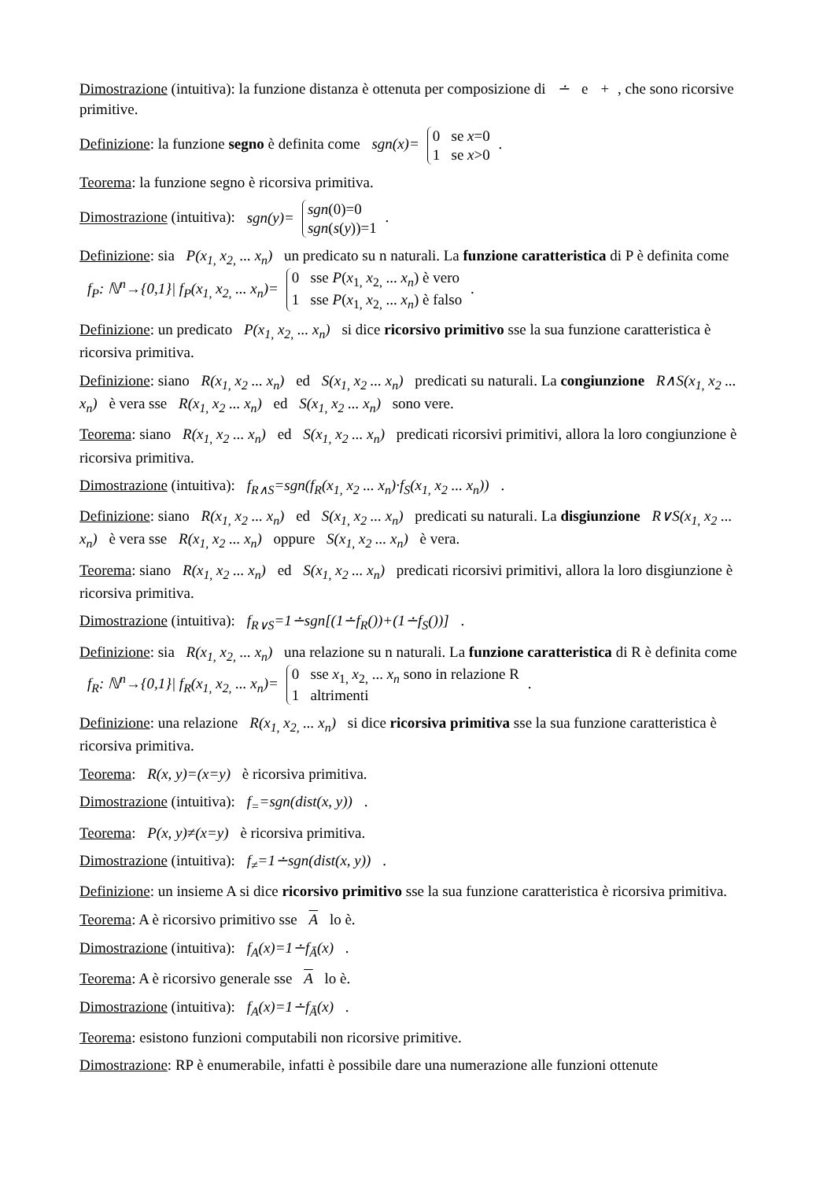Dimostrazione (intuitiva): la funzione distanza è ottenuta per composizione di ∸ e +, che sono ricorsive primitive.
Definizione: la funzione segno è definita come sgn(x)= 0 se x=0
1 se x>0 .
Teorema: la funzione segno è ricorsiva primitiva.
Dimostrazione (intuitiva): sgn(y)= sgn(0)=0
sgn(s(y))=1 .
Definizione: sia P(x<sub>1,</sub> x<sub>2,</sub> ... x<sub>n</sub>) un predicato su n naturali. La funzione caratteristica di P è definita come f<sub>P</sub>: ℕ<sup>n</sup>→{0,1}| f<sub>P</sub>(x<sub>1,</sub> x<sub>2,</sub> ... x<sub>n</sub>)= 0 sse P(x<sub>1,</sub> x<sub>2,</sub> ... x<sub>n</sub>) è vero
1 sse P(x<sub>1,</sub> x<sub>2,</sub> ... x<sub>n</sub>) è falso .
Definizione: un predicato P(x<sub>1,</sub> x<sub>2,</sub> ... x<sub>n</sub>) si dice ricorsivo primitivo sse la sua funzione caratteristica è ricorsiva primitiva.
Definizione: siano R(x<sub>1,</sub> x<sub>2</sub> ... x<sub>n</sub>) ed S(x<sub>1,</sub> x<sub>2</sub> ... x<sub>n</sub>) predicati su naturali. La congiunzione R∧S(x<sub>1,</sub> x<sub>2</sub> ... x<sub>n</sub>) è vera sse R(x<sub>1,</sub> x<sub>2</sub> ... x<sub>n</sub>) ed S(x<sub>1,</sub> x<sub>2</sub> ... x<sub>n</sub>) sono vere.
Teorema: siano R(x<sub>1,</sub> x<sub>2</sub> ... x<sub>n</sub>) ed S(x<sub>1,</sub> x<sub>2</sub> ... x<sub>n</sub>) predicati ricorsivi primitivi, allora la loro congiunzione è ricorsiva primitiva.
Dimostrazione (intuitiva): f<sub>R∧S</sub>=sgn(f<sub>R</sub>(x<sub>1,</sub> x<sub>2</sub> ... x<sub>n</sub>)·f<sub>S</sub>(x<sub>1,</sub> x<sub>2</sub> ... x<sub>n</sub>)) .
Definizione: siano R(x<sub>1,</sub> x<sub>2</sub> ... x<sub>n</sub>) ed S(x<sub>1,</sub> x<sub>2</sub> ... x<sub>n</sub>) predicati su naturali. La disgiunzione R∨S(x<sub>1,</sub> x<sub>2</sub> ... x<sub>n</sub>) è vera sse R(x<sub>1,</sub> x<sub>2</sub> ... x<sub>n</sub>) oppure S(x<sub>1,</sub> x<sub>2</sub> ... x<sub>n</sub>) è vera.
Teorema: siano R(x<sub>1,</sub> x<sub>2</sub> ... x<sub>n</sub>) ed S(x<sub>1,</sub> x<sub>2</sub> ... x<sub>n</sub>) predicati ricorsivi primitivi, allora la loro disgiunzione è ricorsiva primitiva.
Dimostrazione (intuitiva): f<sub>R∨S</sub>=1∸sgn[(1∸f<sub>R</sub>())+(1∸f<sub>S</sub>())] .
Definizione: sia R(x<sub>1,</sub> x<sub>2,</sub> ... x<sub>n</sub>) una relazione su n naturali. La funzione caratteristica di R è definita come f<sub>R</sub>: ℕ<sup>n</sup>→{0,1}| f<sub>R</sub>(x<sub>1,</sub> x<sub>2,</sub> ... x<sub>n</sub>)= 0 sse x<sub>1,</sub> x<sub>2,</sub> ... x<sub>n</sub> sono in relazione R
1 altrimenti .
Definizione: una relazione R(x<sub>1,</sub> x<sub>2,</sub> ... x<sub>n</sub>) si dice ricorsiva primitiva sse la sua funzione caratteristica è ricorsiva primitiva.
Teorema: R(x, y)=(x=y) è ricorsiva primitiva.
Dimostrazione (intuitiva): f<sub>=</sub>=sgn(dist(x, y)) .
Teorema: P(x, y)≠(x=y) è ricorsiva primitiva.
Dimostrazione (intuitiva): f<sub>≠</sub>=1∸sgn(dist(x, y)) .
Definizione: un insieme A si dice ricorsivo primitivo sse la sua funzione caratteristica è ricorsiva primitiva.
Teorema: A è ricorsivo primitivo sse A lo è.
Dimostrazione (intuitiva): f<sub>A</sub>(x)=1∸f<sub>Ā</sub>(x) .
Teorema: A è ricorsivo generale sse A lo è.
Dimostrazione (intuitiva): f<sub>A</sub>(x)=1∸f<sub>Ā</sub>(x) .
Teorema: esistono funzioni computabili non ricorsive primitive.
Dimostrazione: RP è enumerabile, infatti è possibile dare una numerazione alle funzioni ottenute